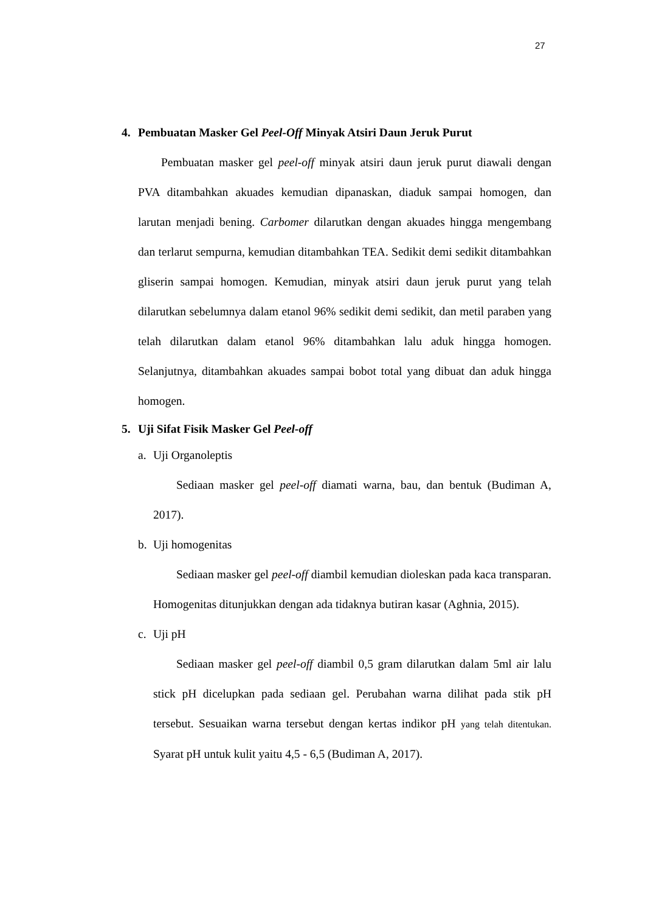27
4. Pembuatan Masker Gel Peel-Off Minyak Atsiri Daun Jeruk Purut
Pembuatan masker gel peel-off minyak atsiri daun jeruk purut diawali dengan PVA ditambahkan akuades kemudian dipanaskan, diaduk sampai homogen, dan larutan menjadi bening. Carbomer dilarutkan dengan akuades hingga mengembang dan terlarut sempurna, kemudian ditambahkan TEA. Sedikit demi sedikit ditambahkan gliserin sampai homogen. Kemudian, minyak atsiri daun jeruk purut yang telah dilarutkan sebelumnya dalam etanol 96% sedikit demi sedikit, dan metil paraben yang telah dilarutkan dalam etanol 96% ditambahkan lalu aduk hingga homogen. Selanjutnya, ditambahkan akuades sampai bobot total yang dibuat dan aduk hingga homogen.
5. Uji Sifat Fisik Masker Gel Peel-off
a. Uji Organoleptis
Sediaan masker gel peel-off diamati warna, bau, dan bentuk (Budiman A, 2017).
b. Uji homogenitas
Sediaan masker gel peel-off diambil kemudian dioleskan pada kaca transparan. Homogenitas ditunjukkan dengan ada tidaknya butiran kasar (Aghnia, 2015).
c. Uji pH
Sediaan masker gel peel-off diambil 0,5 gram dilarutkan dalam 5ml air lalu stick pH dicelupkan pada sediaan gel. Perubahan warna dilihat pada stik pH tersebut. Sesuaikan warna tersebut dengan kertas indikor pH yang telah ditentukan. Syarat pH untuk kulit yaitu 4,5 - 6,5 (Budiman A, 2017).